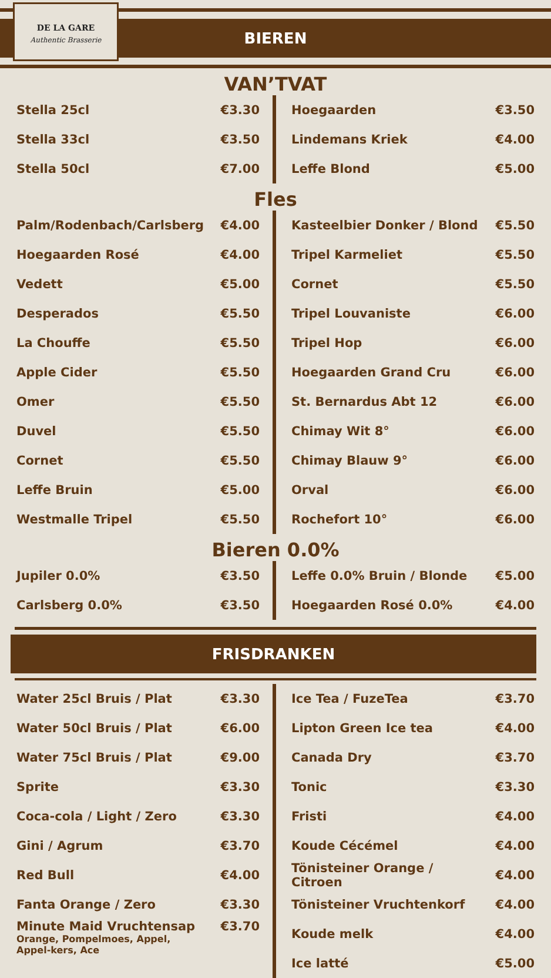DE LA GARE
Authentic Brasserie
BIEREN
VAN’TVAT
| Stella 25cl | €3.30 |
| Stella 33cl | €3.50 |
| Stella 50cl | €7.00 |
| Hoegaarden | €3.50 |
| Lindemans Kriek | €4.00 |
| Leffe Blond | €5.00 |
Fles
| Palm/Rodenbach/Carlsberg | €4.00 |
| Hoegaarden Rosé | €4.00 |
| Vedett | €5.00 |
| Desperados | €5.50 |
| La Chouffe | €5.50 |
| Apple Cider | €5.50 |
| Omer | €5.50 |
| Duvel | €5.50 |
| Cornet | €5.50 |
| Leffe Bruin | €5.00 |
| Westmalle Tripel | €5.50 |
| Kasteelbier Donker / Blond | €5.50 |
| Tripel Karmeliet | €5.50 |
| Cornet | €5.50 |
| Tripel Louvaniste | €6.00 |
| Tripel Hop | €6.00 |
| Hoegaarden Grand Cru | €6.00 |
| St. Bernardus Abt 12 | €6.00 |
| Chimay Wit 8° | €6.00 |
| Chimay Blauw 9° | €6.00 |
| Orval | €6.00 |
| Rochefort 10° | €6.00 |
Bieren 0.0%
| Jupiler 0.0% | €3.50 |
| Carlsberg 0.0% | €3.50 |
| Leffe 0.0% Bruin / Blonde | €5.00 |
| Hoegaarden Rosé 0.0% | €4.00 |
FRISDRANKEN
| Water 25cl Bruis / Plat | €3.30 |
| Water 50cl Bruis / Plat | €6.00 |
| Water 75cl Bruis / Plat | €9.00 |
| Sprite | €3.30 |
| Coca-cola / Light / Zero | €3.30 |
| Gini / Agrum | €3.70 |
| Red Bull | €4.00 |
| Fanta Orange / Zero | €3.30 |
| Minute Maid Vruchtensap Orange, Pompelmoes, Appel, Appel-kers, Ace | €3.70 |
| Ice Tea / FuzeTea | €3.70 |
| Lipton Green Ice tea | €4.00 |
| Canada Dry | €3.70 |
| Tonic | €3.30 |
| Fristi | €4.00 |
| Koude Cécémel | €4.00 |
| Tönisteiner Orange / Citroen | €4.00 |
| Tönisteiner Vruchtenkorf | €4.00 |
| Koude melk | €4.00 |
| Ice latté | €5.00 |